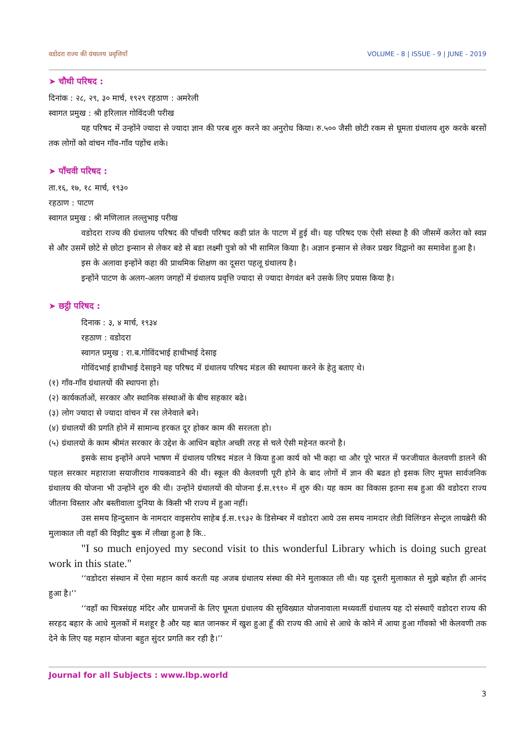वडोदरा राज्य की ग्रंथालय प्रवृत्तियाँ VOLUME - 8 | ISSUE - 9 | JUNE - 2019
➤ चौथी परिषद :
दिनांक : २८, २९, ३० मार्च, १९२९ रहठाण : अमरेली
स्वागत प्रमुख : श्री हरिलाल गोविंदजी परीख
यह परिषद में उन्होंने ज्यादा से ज्यादा ज्ञान की परब शुरु करने का अनुरोध किया। रु.५०० जैसी छोटी रकम से घूमता ग्रंथालय शुरु करके बरसों तक लोगों को वांचन गाँव-गाँव पहोंच शके।
➤ पाँचवी परिषद :
ता.१६, १७, १८ मार्च, १९३०
रहठाण : पाटण
स्वागत प्रमुख : श्री मणिलाल लल्लुभाइ परीख
वडोदरा राज्य की ग्रंथालय परिषद की पाँचवी परिषद कडी प्रांत के पाटण में हुई थी। यह परिषद एक ऐसी संस्था है की जीसमें कलेरा को स्वप्न से और उसमें छोटे से छोटा इन्सान से लेकर बडे से बडा लक्ष्मी पुत्रो को भी सामिल कियाा है। अज्ञान इन्सान से लेकर प्रखर विद्वानो का समावेश हुआ है।
इस के अलावा इन्होंने कहा की प्राथमिक शिक्षण का दूसरा पहलू ग्रंथालय है।
इन्होंने पाटण के अलग-अलग जगहों में ग्रंथालय प्रवृत्ति ज्यादा से ज्यादा वेगवंत बने उसके लिए प्रयास किया है।
➤ छट्ठी परिषद :
दिनाक : ३, ४ मार्च, १९३४
रहठाण : वडोदरा
स्वागत प्रमुख : रा.ब.गोविंदभाई हाथीभाई देसाइ
गोविंदभाई हाथीभाई देसाइने यह परिषद में ग्रंथालय परिषद मंडल की स्थापना करने के हेतु बताए थे।
(१) गाँव-गाँव ग्रंथालयों की स्थापना हो।
(२) कार्यकर्ताओं, सरकार और स्थानिक संस्थाओं के बीच सहकार बढे।
(३) लोग ज्यादा से ज्यादा वांचन में रस लेनेवाले बने।
(४) ग्रंथालयों की प्रगति होने में सामान्य हरकत दूर होकर काम की सरलता हो।
(५) ग्रंथालयो के काम श्रीमंत सरकार के उद्देश के आधिन बहोत अच्छी तरह से चले ऐसी महेनत करनो है।
इसके साथ इन्होंने अपने भाषण में ग्रंथालय परिषद मंडल ने किया हुआ कार्य को भी कहा था और पूरे भारत में फरजीयात केलवणी डालने की पहल सरकार महाराजा सयाजीराव गायकवाडने की थी। स्कूल की केलवणी पूरी होने के बाद लोगों में ज्ञान की बढत हो इसक लिए मुफ्त सार्वजनिक ग्रंथालय की योजना भी उन्होंने शुरु की थी। उन्होंने ग्रंथालयों की योजना ई.स.१९१० में शुरु की। यह काम का विकास इतना सब हुआ की वडोदरा राज्य जीतना विस्तार और बस्तीवाला दुनिया के किसी भी राज्य में हुआ नहीं।
उस समय हिन्दुस्तान के नामदार वाइसरोय साहेब ई.स.१९३२ के डिसेम्बर में वडोदरा आये उस समय नामदार लेडी विलिंग्डन सेन्ट्रल लायब्रेरी की मुलाकात ली वहाँ की विझीट बुक में लीखा हुआ है कि..
"I so much enjoyed my second visit to this wonderful Library which is doing such great work in this state."
‘‘वडोदरा संस्थान में ऐसा महान कार्य करती यह अजब ग्रंथालय संस्था की मेने मुलाकात ली थी। यह दूसरी मुलाकात से मुझे बहोत ही आनंद हुआ है।’’
‘‘वहाँ का चित्रसंग्रह मंदिर और ग्रामजनों के लिए घूमता ग्रंथालय की सुविख्यात योजनावाला मध्यवर्ती ग्रंथालय यह दो संस्थाएँ वडोदरा राज्य की सरहद बहार के आधे मुलकों में मशहूर है और यह बात जानकर में खुश हुआ हूँ की राज्य की आधे से आधे के कोने में आया हुआ गाँवको भी केलवणी तक देने के लिए यह महान योजना बहुत सुंदर प्रगति कर रही है।’’
Journal for all Subjects : www.lbp.world
3